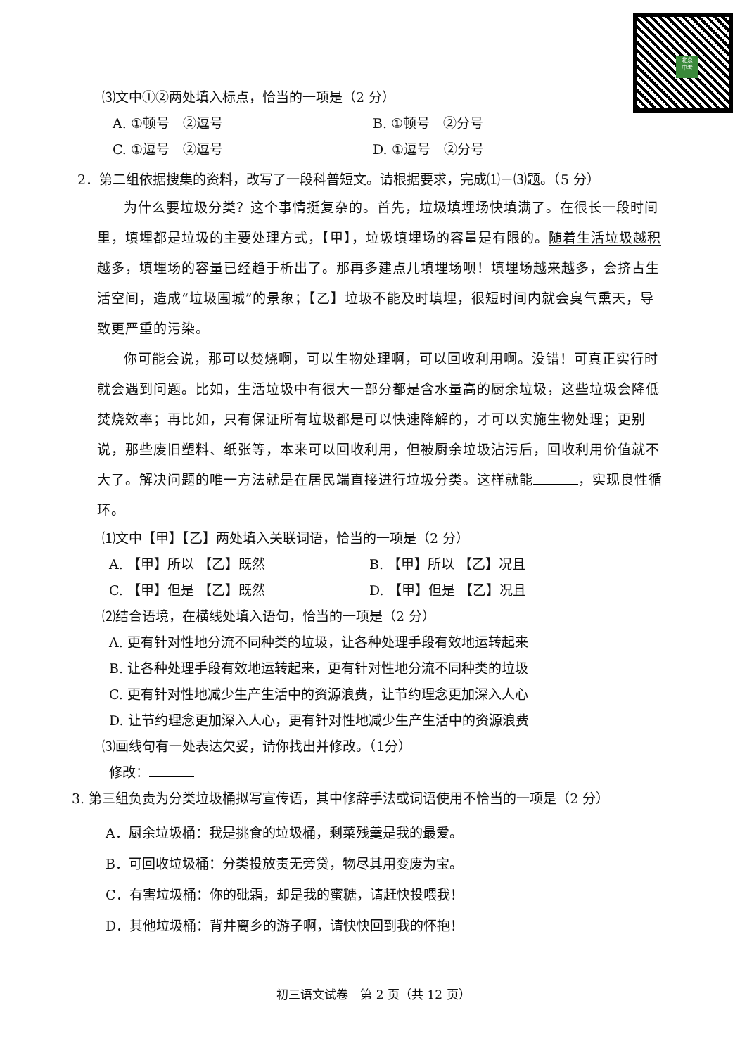北京
中考
⑶文中①②两处填入标点，恰当的一项是（2 分）
A. ①顿号　②逗号 B. ①顿号　②分号
C. ①逗号　②逗号 D. ①逗号　②分号
2．第二组依据搜集的资料，改写了一段科普短文。请根据要求，完成⑴－⑶题。（5 分）
为什么要垃圾分类？这个事情挺复杂的。首先，垃圾填埋场快填满了。在很长一段时间里，填埋都是垃圾的主要处理方式，【甲】，垃圾填埋场的容量是有限的。随着生活垃圾越积越多，填埋场的容量已经趋于析出了。那再多建点儿填埋场呗！填埋场越来越多，会挤占生活空间，造成“垃圾围城”的景象；【乙】垃圾不能及时填埋，很短时间内就会臭气熏天，导致更严重的污染。
你可能会说，那可以焚烧啊，可以生物处理啊，可以回收利用啊。没错！可真正实行时就会遇到问题。比如，生活垃圾中有很大一部分都是含水量高的厨余垃圾，这些垃圾会降低焚烧效率；再比如，只有保证所有垃圾都是可以快速降解的，才可以实施生物处理；更别说，那些废旧塑料、纸张等，本来可以回收利用，但被厨余垃圾沾污后，回收利用价值就不大了。解决问题的唯一方法就是在居民端直接进行垃圾分类。这样就能 ，实现良性循环。
⑴文中【甲】【乙】两处填入关联词语，恰当的一项是（2 分）
A. 【甲】所以 【乙】既然 B. 【甲】所以 【乙】况且
C. 【甲】但是 【乙】既然 D. 【甲】但是 【乙】况且
⑵结合语境，在横线处填入语句，恰当的一项是（2 分）
A. 更有针对性地分流不同种类的垃圾，让各种处理手段有效地运转起来
B. 让各种处理手段有效地运转起来，更有针对性地分流不同种类的垃圾
C. 更有针对性地减少生产生活中的资源浪费，让节约理念更加深入人心
D. 让节约理念更加深入人心，更有针对性地减少生产生活中的资源浪费
⑶画线句有一处表达欠妥，请你找出并修改。（1分）
修改：
3. 第三组负责为分类垃圾桶拟写宣传语，其中修辞手法或词语使用不恰当的一项是（2 分）
A．厨余垃圾桶：我是挑食的垃圾桶，剩菜残羹是我的最爱。
B．可回收垃圾桶：分类投放责无旁贷，物尽其用变废为宝。
C．有害垃圾桶：你的砒霜，却是我的蜜糖，请赶快投喂我！
D．其他垃圾桶：背井离乡的游子啊，请快快回到我的怀抱！
初三语文试卷　第 2 页（共 12 页）